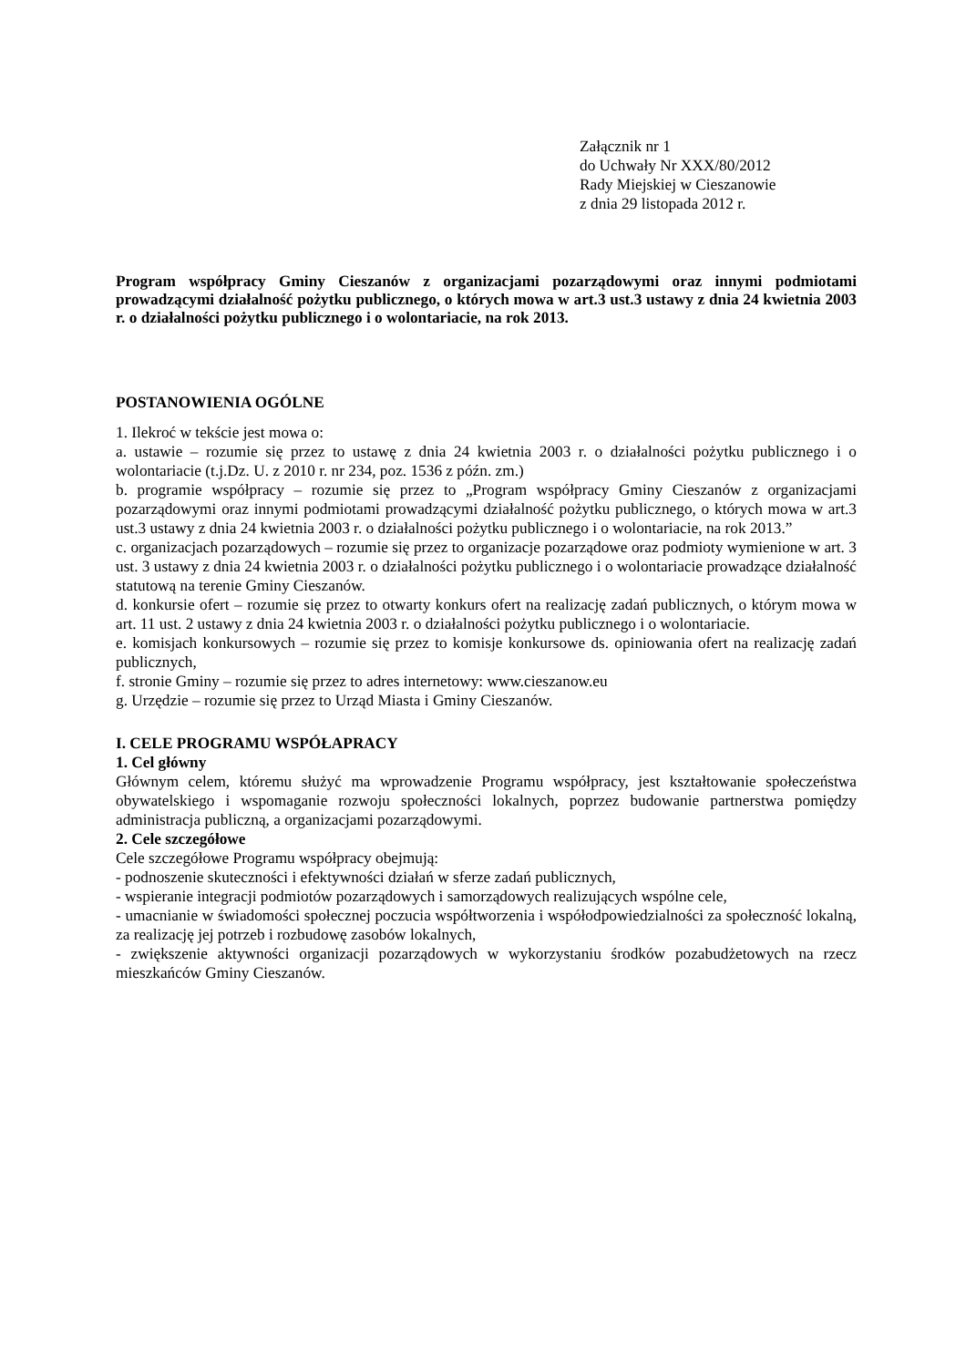Załącznik nr 1
do Uchwały Nr XXX/80/2012
Rady Miejskiej w Cieszanowie
z dnia 29 listopada 2012 r.
Program współpracy Gminy Cieszanów z organizacjami pozarządowymi oraz innymi podmiotami prowadzącymi działalność pożytku publicznego, o których mowa w art.3 ust.3 ustawy z dnia 24 kwietnia 2003 r. o działalności pożytku publicznego i o wolontariacie, na rok 2013.
POSTANOWIENIA OGÓLNE
1. Ilekroć w tekście jest mowa o:
a. ustawie – rozumie się przez to ustawę z dnia 24 kwietnia 2003 r. o działalności pożytku publicznego i o wolontariacie (t.j.Dz. U. z 2010 r. nr 234, poz. 1536 z późn. zm.)
b. programie współpracy – rozumie się przez to „Program współpracy Gminy Cieszanów z organizacjami pozarządowymi oraz innymi podmiotami prowadzącymi działalność pożytku publicznego, o których mowa w art.3 ust.3 ustawy z dnia 24 kwietnia 2003 r. o działalności pożytku publicznego i o wolontariacie, na rok 2013.”
c. organizacjach pozarządowych – rozumie się przez to organizacje pozarządowe oraz podmioty wymienione w art. 3 ust. 3 ustawy z dnia 24 kwietnia 2003 r. o działalności pożytku publicznego i o wolontariacie prowadzące działalność statutową na terenie Gminy Cieszanów.
d. konkursie ofert – rozumie się przez to otwarty konkurs ofert na realizację zadań publicznych, o którym mowa w art. 11 ust. 2 ustawy z dnia 24 kwietnia 2003 r. o działalności pożytku publicznego i o wolontariacie.
e. komisjach konkursowych – rozumie się przez to komisje konkursowe ds. opiniowania ofert na realizację zadań publicznych,
f. stronie Gminy – rozumie się przez to adres internetowy: www.cieszanow.eu
g. Urzędzie – rozumie się przez to Urząd Miasta i Gminy Cieszanów.
I. CELE PROGRAMU WSPÓŁAPRACY
1. Cel główny
Głównym celem, któremu służyć ma wprowadzenie Programu współpracy, jest kształtowanie społeczeństwa obywatelskiego i wspomaganie rozwoju społeczności lokalnych, poprzez budowanie partnerstwa pomiędzy administracja publiczną, a organizacjami pozarządowymi.
2. Cele szczegółowe
Cele szczegółowe Programu współpracy obejmują:
- podnoszenie skuteczności i efektywności działań w sferze zadań publicznych,
- wspieranie integracji podmiotów pozarządowych i samorządowych realizujących wspólne cele,
- umacnianie w świadomości społecznej poczucia współtworzenia i współodpowiedzialności za społeczność lokalną, za realizację jej potrzeb i rozbudowę zasobów lokalnych,
- zwiększenie aktywności organizacji pozarządowych w wykorzystaniu środków pozabudżetowych na rzecz mieszkańców Gminy Cieszanów.